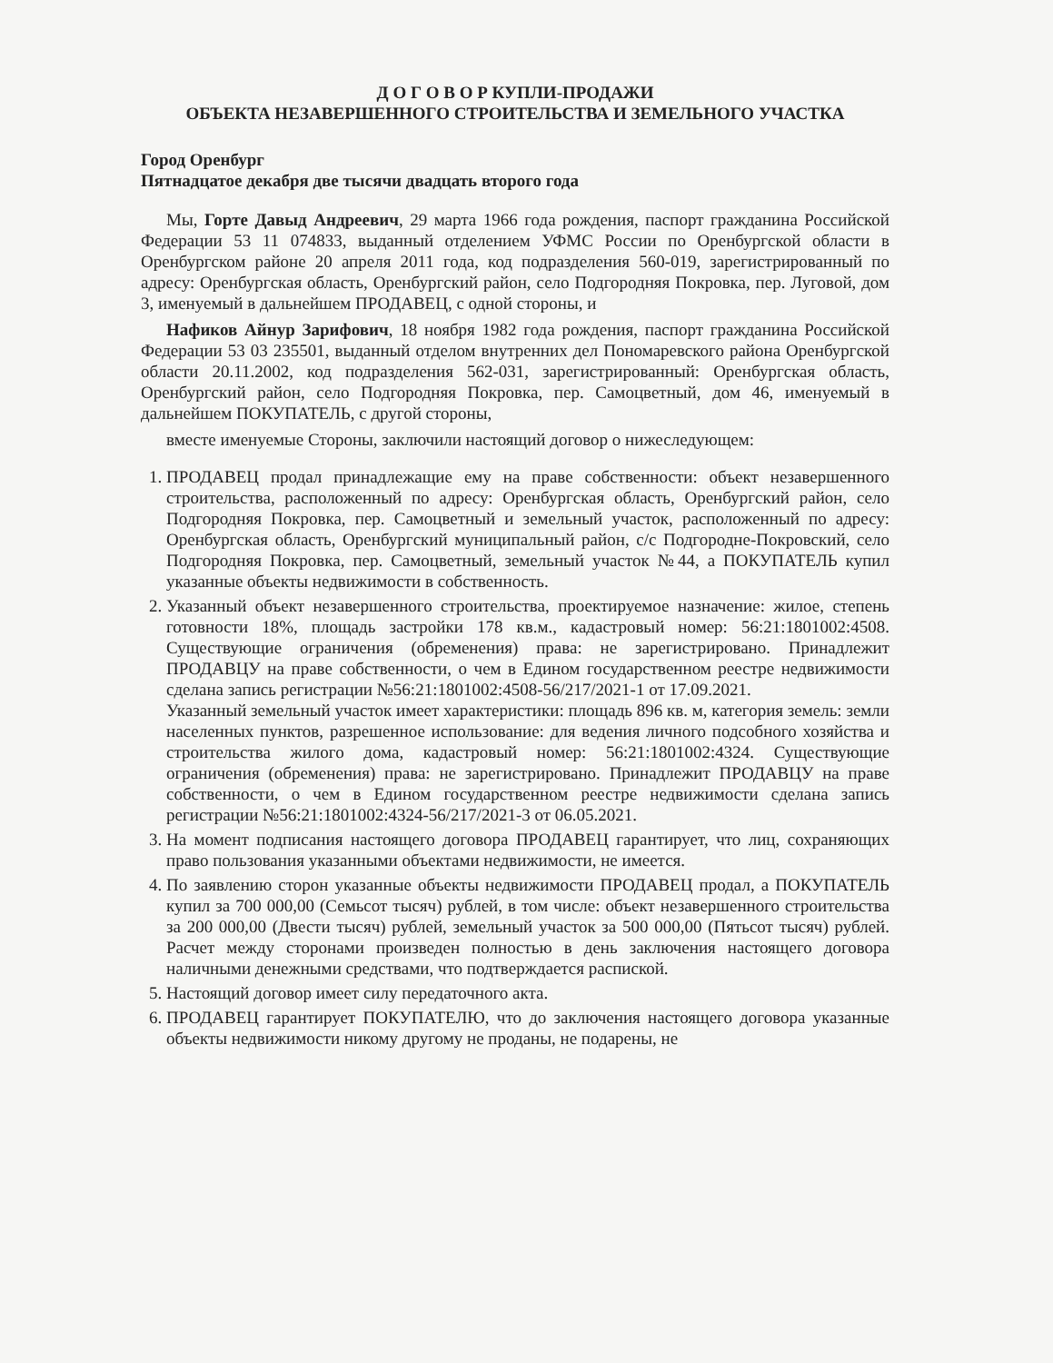Д О Г О В О Р КУПЛИ-ПРОДАЖИ
ОБЪЕКТА НЕЗАВЕРШЕННОГО СТРОИТЕЛЬСТВА И ЗЕМЕЛЬНОГО УЧАСТКА
Город Оренбург
Пятнадцатое декабря две тысячи двадцать второго года
Мы, Горте Давыд Андреевич, 29 марта 1966 года рождения, паспорт гражданина Российской Федерации 53 11 074833, выданный отделением УФМС России по Оренбургской области в Оренбургском районе 20 апреля 2011 года, код подразделения 560-019, зарегистрированный по адресу: Оренбургская область, Оренбургский район, село Подгородняя Покровка, пер. Луговой, дом 3, именуемый в дальнейшем ПРОДАВЕЦ, с одной стороны, и
Нафиков Айнур Зарифович, 18 ноября 1982 года рождения, паспорт гражданина Российской Федерации 53 03 235501, выданный отделом внутренних дел Пономаревского района Оренбургской области 20.11.2002, код подразделения 562-031, зарегистрированный: Оренбургская область, Оренбургский район, село Подгородняя Покровка, пер. Самоцветный, дом 46, именуемый в дальнейшем ПОКУПАТЕЛЬ, с другой стороны,
вместе именуемые Стороны, заключили настоящий договор о нижеследующем:
1. ПРОДАВЕЦ продал принадлежащие ему на праве собственности: объект незавершенного строительства, расположенный по адресу: Оренбургская область, Оренбургский район, село Подгородняя Покровка, пер. Самоцветный и земельный участок, расположенный по адресу: Оренбургская область, Оренбургский муниципальный район, с/с Подгородне-Покровский, село Подгородняя Покровка, пер. Самоцветный, земельный участок №44, а ПОКУПАТЕЛЬ купил указанные объекты недвижимости в собственность.
2. Указанный объект незавершенного строительства, проектируемое назначение: жилое, степень готовности 18%, площадь застройки 178 кв.м., кадастровый номер: 56:21:1801002:4508. Существующие ограничения (обременения) права: не зарегистрировано. Принадлежит ПРОДАВЦУ на праве собственности, о чем в Едином государственном реестре недвижимости сделана запись регистрации №56:21:1801002:4508-56/217/2021-1 от 17.09.2021.
Указанный земельный участок имеет характеристики: площадь 896 кв. м, категория земель: земли населенных пунктов, разрешенное использование: для ведения личного подсобного хозяйства и строительства жилого дома, кадастровый номер: 56:21:1801002:4324. Существующие ограничения (обременения) права: не зарегистрировано. Принадлежит ПРОДАВЦУ на праве собственности, о чем в Едином государственном реестре недвижимости сделана запись регистрации №56:21:1801002:4324-56/217/2021-3 от 06.05.2021.
3. На момент подписания настоящего договора ПРОДАВЕЦ гарантирует, что лиц, сохраняющих право пользования указанными объектами недвижимости, не имеется.
4. По заявлению сторон указанные объекты недвижимости ПРОДАВЕЦ продал, а ПОКУПАТЕЛЬ купил за 700 000,00 (Семьсот тысяч) рублей, в том числе: объект незавершенного строительства за 200 000,00 (Двести тысяч) рублей, земельный участок за 500 000,00 (Пятьсот тысяч) рублей. Расчет между сторонами произведен полностью в день заключения настоящего договора наличными денежными средствами, что подтверждается распиской.
5. Настоящий договор имеет силу передаточного акта.
6. ПРОДАВЕЦ гарантирует ПОКУПАТЕЛЮ, что до заключения настоящего договора указанные объекты недвижимости никому другому не проданы, не подарены, не